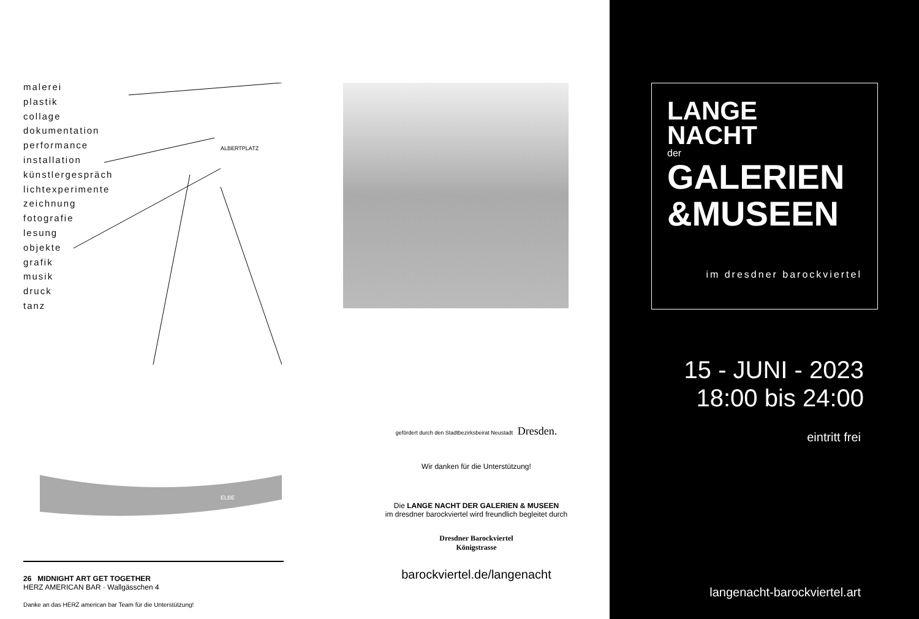malerei
plastik
collage
dokumentation
performance
installation
künstlergespräch
lichtexperimente
zeichnung
fotografie
lesung
objekte
grafik
musik
druck
tanz
ALBERTPLATZ
ELBE
26 MIDNIGHT ART GET TOGETHER
HERZ AMERICAN BAR · Wallgässchen 4
Danke an das HERZ american bar Team für die Unterstützung!
gefördert durch den Stadtbezirksbeirat Neustadt Dresden.
Wir danken für die Unterstützung!
Die LANGE NACHT DER GALERIEN & MUSEEN
im dresdner barockviertel wird freundlich begleitet durch
Dresdner Barockviertel
Königstrasse
barockviertel.de/langenacht
LANGE
NACHT
der
GALERIEN
&MUSEEN
im dresdner barockviertel
15 - JUNI - 2023
18:00 bis 24:00
eintritt frei
langenacht-barockviertel.art